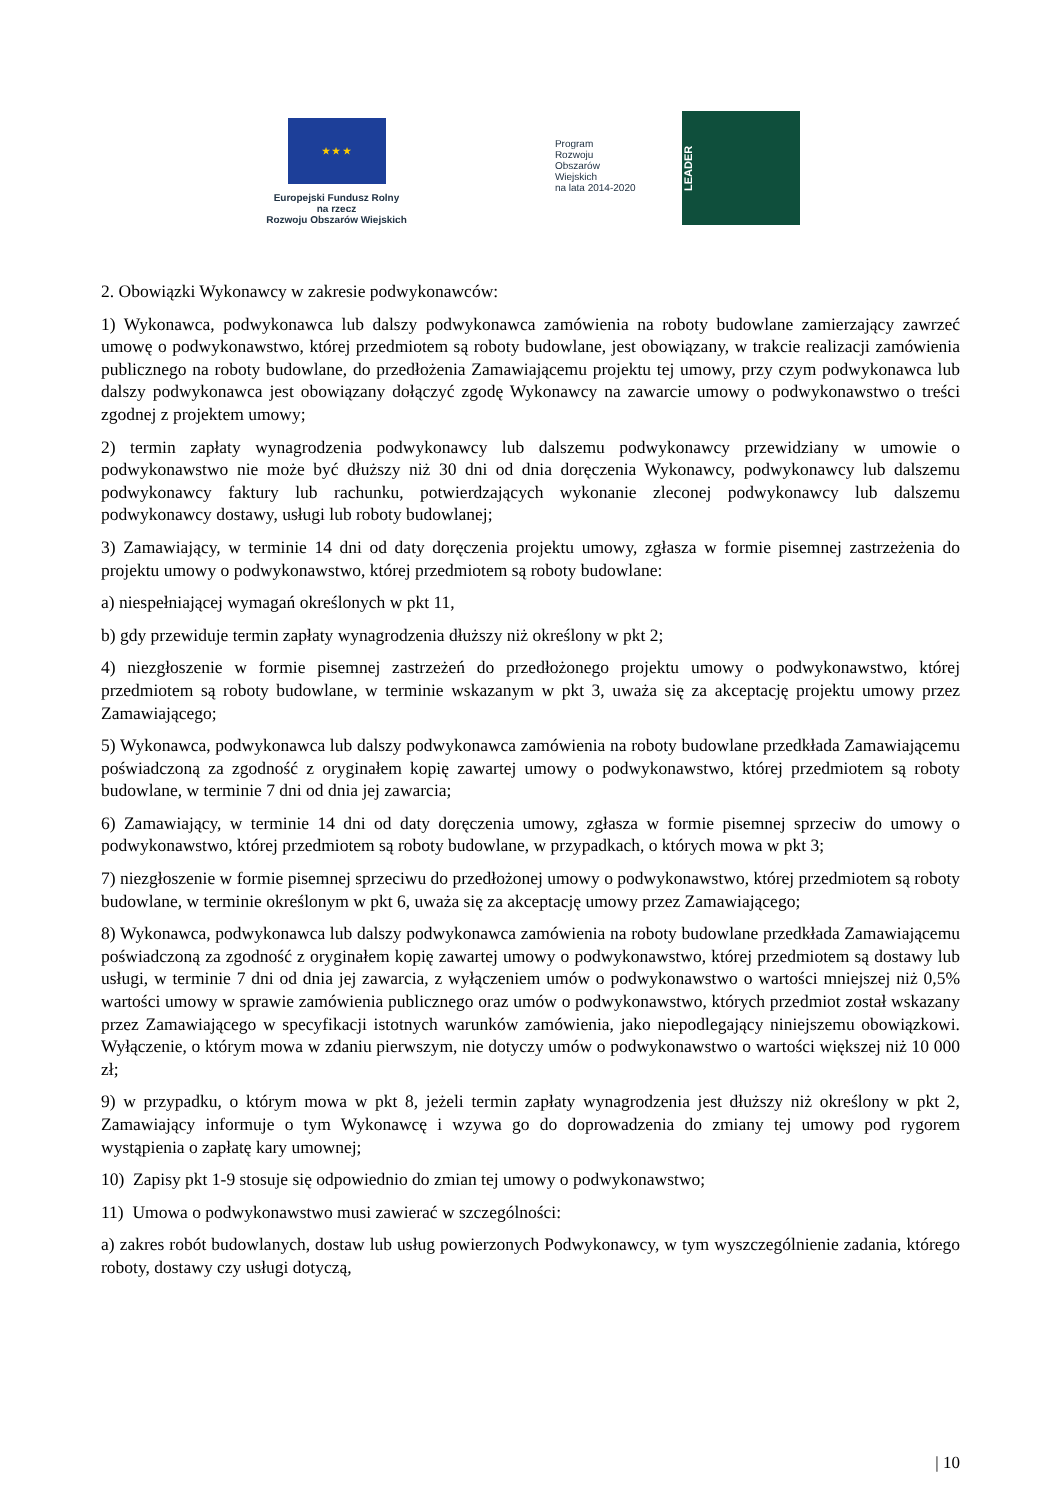★ ★ ★
Europejski Fundusz Rolny
na rzecz
Rozwoju Obszarów Wiejskich
Program
Rozwoju
Obszarów
Wiejskich
na lata 2014-2020
LEADER
2. Obowiązki Wykonawcy w zakresie podwykonawców:
1) Wykonawca, podwykonawca lub dalszy podwykonawca zamówienia na roboty budowlane zamierzający zawrzeć umowę o podwykonawstwo, której przedmiotem są roboty budowlane, jest obowiązany, w trakcie realizacji zamówienia publicznego na roboty budowlane, do przedłożenia Zamawiającemu projektu tej umowy, przy czym podwykonawca lub dalszy podwykonawca jest obowiązany dołączyć zgodę Wykonawcy na zawarcie umowy o podwykonawstwo o treści zgodnej z projektem umowy;
2) termin zapłaty wynagrodzenia podwykonawcy lub dalszemu podwykonawcy przewidziany w umowie o podwykonawstwo nie może być dłuższy niż 30 dni od dnia doręczenia Wykonawcy, podwykonawcy lub dalszemu podwykonawcy faktury lub rachunku, potwierdzających wykonanie zleconej podwykonawcy lub dalszemu podwykonawcy dostawy, usługi lub roboty budowlanej;
3) Zamawiający, w terminie 14 dni od daty doręczenia projektu umowy, zgłasza w formie pisemnej zastrzeżenia do projektu umowy o podwykonawstwo, której przedmiotem są roboty budowlane:
a) niespełniającej wymagań określonych w pkt 11,
b) gdy przewiduje termin zapłaty wynagrodzenia dłuższy niż określony w pkt 2;
4) niezgłoszenie w formie pisemnej zastrzeżeń do przedłożonego projektu umowy o podwykonawstwo, której przedmiotem są roboty budowlane, w terminie wskazanym w pkt 3, uważa się za akceptację projektu umowy przez Zamawiającego;
5) Wykonawca, podwykonawca lub dalszy podwykonawca zamówienia na roboty budowlane przedkłada Zamawiającemu poświadczoną za zgodność z oryginałem kopię zawartej umowy o podwykonawstwo, której przedmiotem są roboty budowlane, w terminie 7 dni od dnia jej zawarcia;
6) Zamawiający, w terminie 14 dni od daty doręczenia umowy, zgłasza w formie pisemnej sprzeciw do umowy o podwykonawstwo, której przedmiotem są roboty budowlane, w przypadkach, o których mowa w pkt 3;
7) niezgłoszenie w formie pisemnej sprzeciwu do przedłożonej umowy o podwykonawstwo, której przedmiotem są roboty budowlane, w terminie określonym w pkt 6, uważa się za akceptację umowy przez Zamawiającego;
8) Wykonawca, podwykonawca lub dalszy podwykonawca zamówienia na roboty budowlane przedkłada Zamawiającemu poświadczoną za zgodność z oryginałem kopię zawartej umowy o podwykonawstwo, której przedmiotem są dostawy lub usługi, w terminie 7 dni od dnia jej zawarcia, z wyłączeniem umów o podwykonawstwo o wartości mniejszej niż 0,5% wartości umowy w sprawie zamówienia publicznego oraz umów o podwykonawstwo, których przedmiot został wskazany przez Zamawiającego w specyfikacji istotnych warunków zamówienia, jako niepodlegający niniejszemu obowiązkowi. Wyłączenie, o którym mowa w zdaniu pierwszym, nie dotyczy umów o podwykonawstwo o wartości większej niż 10 000 zł;
9) w przypadku, o którym mowa w pkt 8, jeżeli termin zapłaty wynagrodzenia jest dłuższy niż określony w pkt 2, Zamawiający informuje o tym Wykonawcę i wzywa go do doprowadzenia do zmiany tej umowy pod rygorem wystąpienia o zapłatę kary umownej;
10) Zapisy pkt 1-9 stosuje się odpowiednio do zmian tej umowy o podwykonawstwo;
11) Umowa o podwykonawstwo musi zawierać w szczególności:
a) zakres robót budowlanych, dostaw lub usług powierzonych Podwykonawcy, w tym wyszczególnienie zadania, którego roboty, dostawy czy usługi dotyczą,
| 10